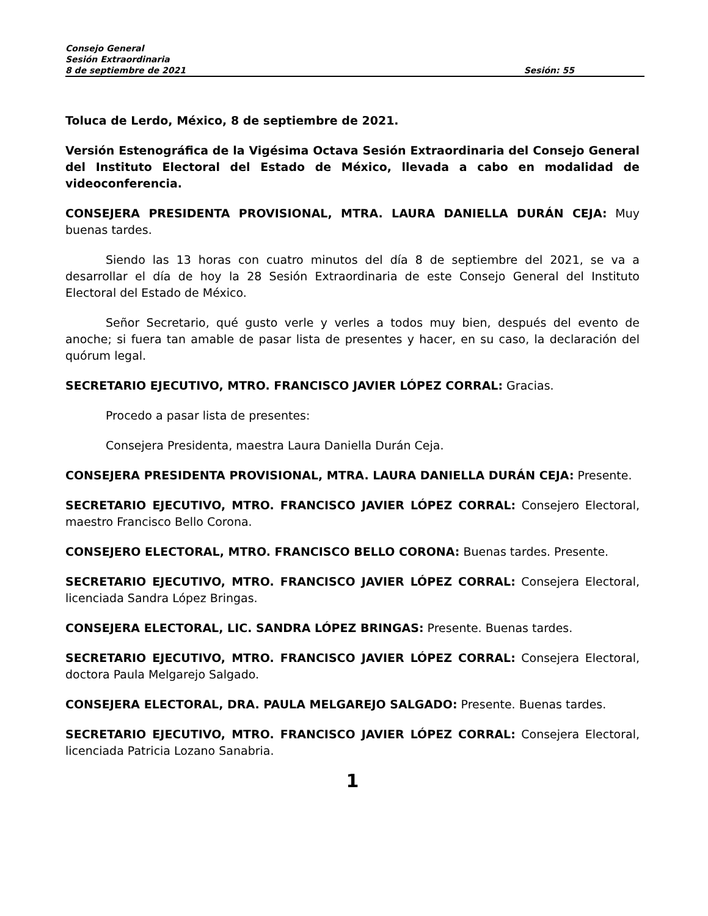Consejo General
Sesión Extraordinaria
8 de septiembre de 2021 Sesión: 55
Toluca de Lerdo, México, 8 de septiembre de 2021.
Versión Estenográfica de la Vigésima Octava Sesión Extraordinaria del Consejo General del Instituto Electoral del Estado de México, llevada a cabo en modalidad de videoconferencia.
CONSEJERA PRESIDENTA PROVISIONAL, MTRA. LAURA DANIELLA DURÁN CEJA: Muy buenas tardes.
Siendo las 13 horas con cuatro minutos del día 8 de septiembre del 2021, se va a desarrollar el día de hoy la 28 Sesión Extraordinaria de este Consejo General del Instituto Electoral del Estado de México.
Señor Secretario, qué gusto verle y verles a todos muy bien, después del evento de anoche; si fuera tan amable de pasar lista de presentes y hacer, en su caso, la declaración del quórum legal.
SECRETARIO EJECUTIVO, MTRO. FRANCISCO JAVIER LÓPEZ CORRAL: Gracias.
Procedo a pasar lista de presentes:
Consejera Presidenta, maestra Laura Daniella Durán Ceja.
CONSEJERA PRESIDENTA PROVISIONAL, MTRA. LAURA DANIELLA DURÁN CEJA: Presente.
SECRETARIO EJECUTIVO, MTRO. FRANCISCO JAVIER LÓPEZ CORRAL: Consejero Electoral, maestro Francisco Bello Corona.
CONSEJERO ELECTORAL, MTRO. FRANCISCO BELLO CORONA: Buenas tardes. Presente.
SECRETARIO EJECUTIVO, MTRO. FRANCISCO JAVIER LÓPEZ CORRAL: Consejera Electoral, licenciada Sandra López Bringas.
CONSEJERA ELECTORAL, LIC. SANDRA LÓPEZ BRINGAS: Presente. Buenas tardes.
SECRETARIO EJECUTIVO, MTRO. FRANCISCO JAVIER LÓPEZ CORRAL: Consejera Electoral, doctora Paula Melgarejo Salgado.
CONSEJERA ELECTORAL, DRA. PAULA MELGAREJO SALGADO: Presente. Buenas tardes.
SECRETARIO EJECUTIVO, MTRO. FRANCISCO JAVIER LÓPEZ CORRAL: Consejera Electoral, licenciada Patricia Lozano Sanabria.
1